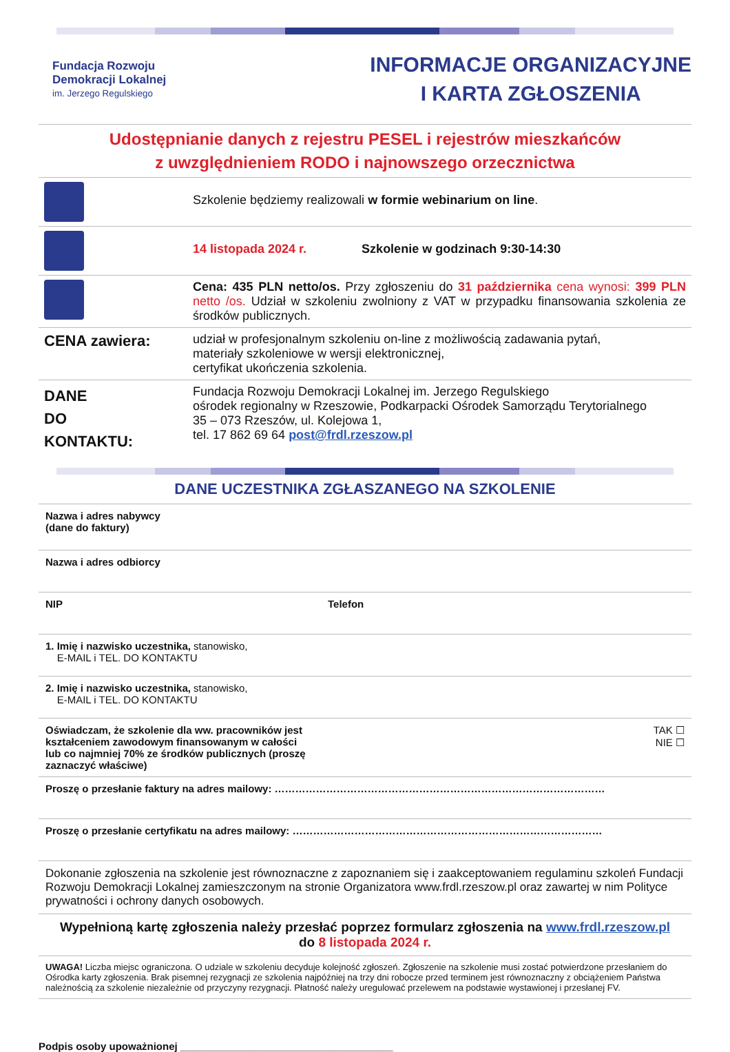Fundacja Rozwoju
Demokracji Lokalnej
im. Jerzego Regulskiego
INFORMACJE ORGANIZACYJNE
I KARTA ZGŁOSZENIA
Udostępnianie danych z rejestru PESEL i rejestrów mieszkańców
z uwzględnieniem RODO i najnowszego orzecznictwa
| | Szkolenie będziemy realizowali w formie webinarium on line . |
| | 14 listopada 2024 r. Szkolenie w godzinach 9:30-14:30 |
| | Cena: 435 PLN netto/os. Przy zgłoszeniu do 31 października cena wynosi: 399 PLN netto /os. Udział w szkoleniu zwolniony z VAT w przypadku finansowania szkolenia ze środków publicznych. |
| CENA zawiera: | udział w profesjonalnym szkoleniu on-line z możliwością zadawania pytań, materiały szkoleniowe w wersji elektronicznej, certyfikat ukończenia szkolenia. |
| DANE DO KONTAKTU: | Fundacja Rozwoju Demokracji Lokalnej im. Jerzego Regulskiego ośrodek regionalny w Rzeszowie, Podkarpacki Ośrodek Samorządu Terytorialnego 35 – 073 Rzeszów, ul. Kolejowa 1, tel. 17 862 69 64 post@frdl.rzeszow.pl |
DANE UCZESTNIKA ZGŁASZANEGO NA SZKOLENIE
| Nazwa i adres nabywcy (dane do faktury) | |
| Nazwa i adres odbiorcy | |
| NIP | Telefon |
| 1. Imię i nazwisko uczestnika, stanowisko, E-MAIL i TEL. DO KONTAKTU | |
| 2. Imię i nazwisko uczestnika, stanowisko, E-MAIL i TEL. DO KONTAKTU | |
| Oświadczam, że szkolenie dla ww. pracowników jest kształceniem zawodowym finansowanym w całości lub co najmniej 70% ze środków publicznych (proszę zaznaczyć właściwe) | TAK ☐ NIE ☐ |
| Proszę o przesłanie faktury na adres mailowy: …………………………………………………………………………………… | |
| Proszę o przesłanie certyfikatu na adres mailowy: ……………………………………………………………………………… | |
| Dokonanie zgłoszenia na szkolenie jest równoznaczne z zapoznaniem się i zaakceptowaniem regulaminu szkoleń Fundacji Rozwoju Demokracji Lokalnej zamieszczonym na stronie Organizatora www.frdl.rzeszow.pl oraz zawartej w nim Polityce prywatności i ochrony danych osobowych. | |
| Wypełnioną kartę zgłoszenia należy przesłać poprzez formularz zgłoszenia na www.frdl.rzeszow.pl do 8 listopada 2024 r. | |
| UWAGA! Liczba miejsc ograniczona. O udziale w szkoleniu decyduje kolejność zgłoszeń. Zgłoszenie na szkolenie musi zostać potwierdzone przesłaniem do Ośrodka karty zgłoszenia. Brak pisemnej rezygnacji ze szkolenia najpóźniej na trzy dni robocze przed terminem jest równoznaczny z obciążeniem Państwa należnością za szkolenie niezależnie od przyczyny rezygnacji. Płatność należy uregulować przelewem na podstawie wystawionej i przesłanej FV. | |
Podpis osoby upoważnionej _____________________________________